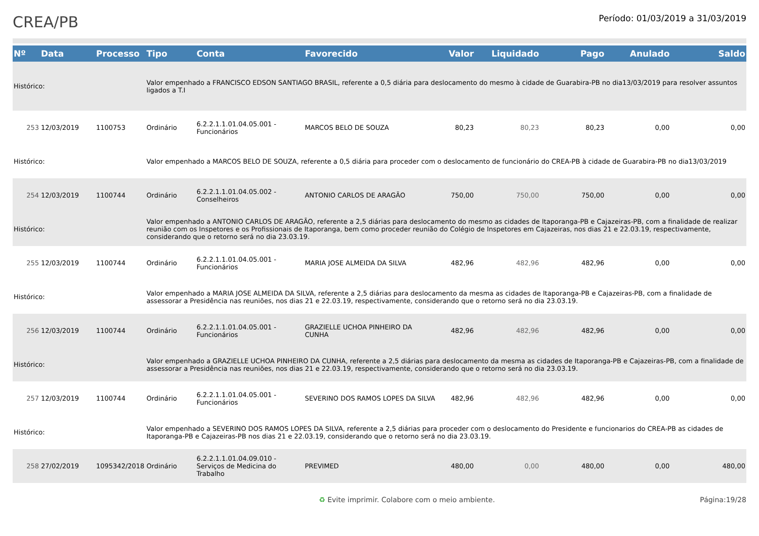CREA/PB
Período: 01/03/2019 a 31/03/2019
| Nº | Data | Processo | Tipo | Conta | Favorecido | Valor | Liquidado | Pago | Anulado | Saldo |
| --- | --- | --- | --- | --- | --- | --- | --- | --- | --- | --- |
| Histórico: | | | Valor empenhado a FRANCISCO EDSON SANTIAGO BRASIL, referente a 0,5 diária para deslocamento do mesmo à cidade de Guarabira-PB no dia13/03/2019 para resolver assuntos ligados a T.I | | | | | | | |
| 253 | 12/03/2019 | 1100753 | Ordinário | 6.2.2.1.1.01.04.05.001 - Funcionários | MARCOS BELO DE SOUZA | 80,23 | 80,23 | 80,23 | 0,00 | 0,00 |
| Histórico: | | | Valor empenhado a MARCOS BELO DE SOUZA, referente a 0,5 diária para proceder com o deslocamento de funcionário do CREA-PB à cidade de Guarabira-PB no dia13/03/2019 | | | | | | | |
| 254 | 12/03/2019 | 1100744 | Ordinário | 6.2.2.1.1.01.04.05.002 - Conselheiros | ANTONIO CARLOS DE ARAGÃO | 750,00 | 750,00 | 750,00 | 0,00 | 0,00 |
| Histórico: | | | Valor empenhado a ANTONIO CARLOS DE ARAGÃO, referente a 2,5 diárias para deslocamento do mesmo as cidades de Itaporanga-PB e Cajazeiras-PB, com a finalidade de realizar reunião com os Inspetores e os Profissionais de Itaporanga, bem como proceder reunião do Colégio de Inspetores em Cajazeiras, nos dias 21 e 22.03.19, respectivamente, considerando que o retorno será no dia 23.03.19. | | | | | | | |
| 255 | 12/03/2019 | 1100744 | Ordinário | 6.2.2.1.1.01.04.05.001 - Funcionários | MARIA JOSE ALMEIDA DA SILVA | 482,96 | 482,96 | 482,96 | 0,00 | 0,00 |
| Histórico: | | | Valor empenhado a MARIA JOSE ALMEIDA DA SILVA, referente a 2,5 diárias para deslocamento da mesma as cidades de Itaporanga-PB e Cajazeiras-PB, com a finalidade de assessorar a Presidência nas reuniões, nos dias 21 e 22.03.19, respectivamente, considerando que o retorno será no dia 23.03.19. | | | | | | | |
| 256 | 12/03/2019 | 1100744 | Ordinário | 6.2.2.1.1.01.04.05.001 - Funcionários | GRAZIELLE UCHOA PINHEIRO DA CUNHA | 482,96 | 482,96 | 482,96 | 0,00 | 0,00 |
| Histórico: | | | Valor empenhado a GRAZIELLE UCHOA PINHEIRO DA CUNHA, referente a 2,5 diárias para deslocamento da mesma as cidades de Itaporanga-PB e Cajazeiras-PB, com a finalidade de assessorar a Presidência nas reuniões, nos dias 21 e 22.03.19, respectivamente, considerando que o retorno será no dia 23.03.19. | | | | | | | |
| 257 | 12/03/2019 | 1100744 | Ordinário | 6.2.2.1.1.01.04.05.001 - Funcionários | SEVERINO DOS RAMOS LOPES DA SILVA | 482,96 | 482,96 | 482,96 | 0,00 | 0,00 |
| Histórico: | | | Valor empenhado a SEVERINO DOS RAMOS LOPES DA SILVA, referente a 2,5 diárias para proceder com o deslocamento do Presidente e funcionarios do CREA-PB as cidades de Itaporanga-PB e Cajazeiras-PB nos dias 21 e 22.03.19, considerando que o retorno será no dia 23.03.19. | | | | | | | |
| 258 | 27/02/2019 | 1095342/2018 | Ordinário | 6.2.2.1.1.01.04.09.010 - Serviços de Medicina do Trabalho | PREVIMED | 480,00 | 0,00 | 480,00 | 0,00 | 480,00 |
♻ Evite imprimir. Colabore com o meio ambiente. Página:19/28